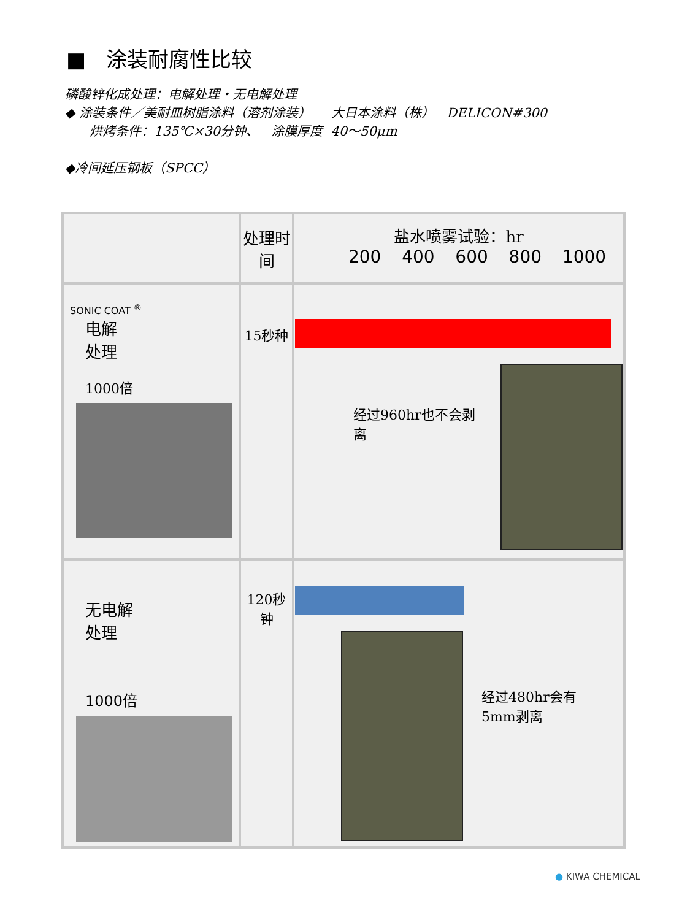■ 涂装耐腐性比较
磷酸锌化成处理：电解处理・无电解处理
◆ 涂装条件／美耐皿树脂涂料（溶剂涂装） 大日本涂料（株） DELICON#300
烘烤条件：135℃×30分钟、 涂膜厚度 40～50μm
◆冷间延压钢板（SPCC）
| | 处理时间 | 盐水喷雾试验：hr 200 400 600 800 1000 |
| --- | --- | --- |
| SONIC COAT <sup>®</sup> 电解 处理 1000倍 | 15秒种 | 经过960hr也不会剥离 |
| 无电解 处理 1000倍 | 120秒钟 | 经过480hr会有5mm剥离 |
● KIWA CHEMICAL